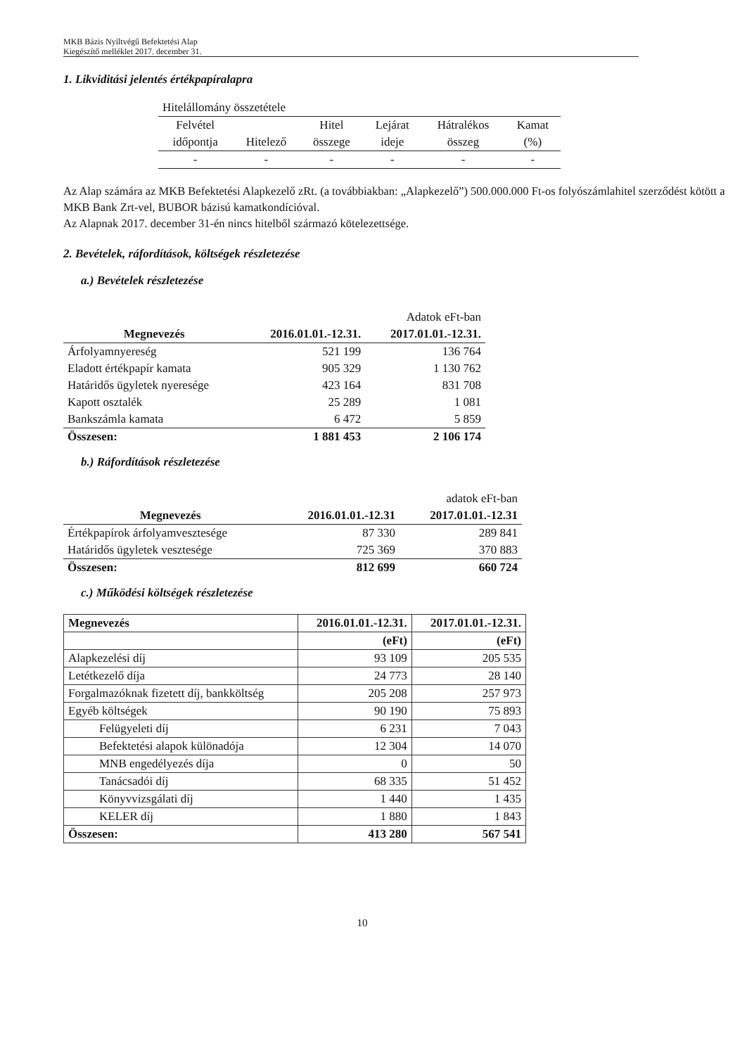MKB Bázis Nyíltvégű Befektetési Alap
Kiegészítő melléklet 2017. december 31.
1. Likviditási jelentés értékpapíralapra
| Hitelállomány összetétele | | | | | |
| Felvétel | | Hitel | Lejárat | Hátralékos | Kamat |
| időpontja | Hitelező | összege | ideje | összeg | (%) |
| - | - | - | - | - | - |
Az Alap számára az MKB Befektetési Alapkezelő zRt. (a továbbiakban: „Alapkezelő”) 500.000.000 Ft-os folyószámlahitel szerződést kötött a MKB Bank Zrt-vel, BUBOR bázisú kamatkondícióval.
Az Alapnak 2017. december 31-én nincs hitelből származó kötelezettsége.
2. Bevételek, ráfordítások, költségek részletezése
a.) Bevételek részletezése
| | | Adatok eFt-ban |
| Megnevezés | 2016.01.01.-12.31. | 2017.01.01.-12.31. |
| Árfolyamnyereség | 521 199 | 136 764 |
| Eladott értékpapír kamata | 905 329 | 1 130 762 |
| Határidős ügyletek nyeresége | 423 164 | 831 708 |
| Kapott osztalék | 25 289 | 1 081 |
| Bankszámla kamata | 6 472 | 5 859 |
| Összesen: | 1 881 453 | 2 106 174 |
b.) Ráfordítások részletezése
| | | adatok eFt-ban |
| Megnevezés | 2016.01.01.-12.31 | 2017.01.01.-12.31 |
| Értékpapírok árfolyamvesztesége | 87 330 | 289 841 |
| Határidős ügyletek vesztesége | 725 369 | 370 883 |
| Összesen: | 812 699 | 660 724 |
c.) Működési költségek részletezése
| Megnevezés | 2016.01.01.-12.31. | 2017.01.01.-12.31. |
| --- | --- | --- |
| | (eFt) | (eFt) |
| Alapkezelési díj | 93 109 | 205 535 |
| Letétkezelő díja | 24 773 | 28 140 |
| Forgalmazóknak fizetett díj, bankköltség | 205 208 | 257 973 |
| Egyéb költségek | 90 190 | 75 893 |
| Felügyeleti díj | 6 231 | 7 043 |
| Befektetési alapok különadója | 12 304 | 14 070 |
| MNB engedélyezés díja | 0 | 50 |
| Tanácsadói díj | 68 335 | 51 452 |
| Könyvvizsgálati díj | 1 440 | 1 435 |
| KELER díj | 1 880 | 1 843 |
| Összesen: | 413 280 | 567 541 |
10